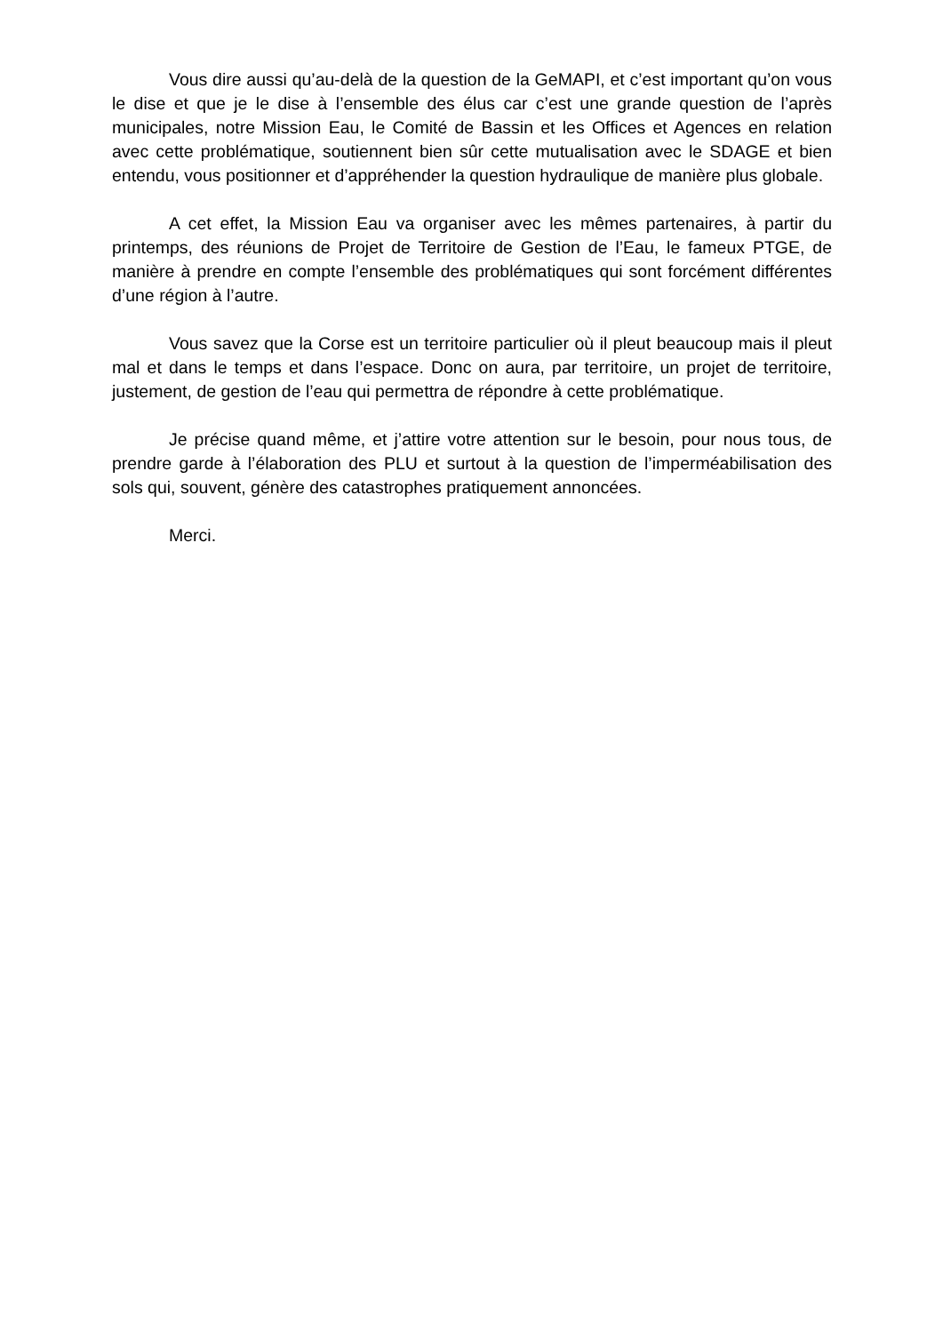Vous dire aussi qu’au-delà de la question de la GeMAPI, et c’est important qu’on vous le dise et que je le dise à l’ensemble des élus car c’est une grande question de l’après municipales, notre Mission Eau, le Comité de Bassin et les Offices et Agences en relation avec cette problématique, soutiennent bien sûr cette mutualisation avec le SDAGE et bien entendu, vous positionner et d’appréhender la question hydraulique de manière plus globale.
A cet effet, la Mission Eau va organiser avec les mêmes partenaires, à partir du printemps, des réunions de Projet de Territoire de Gestion de l’Eau, le fameux PTGE, de manière à prendre en compte l’ensemble des problématiques qui sont forcément différentes d’une région à l’autre.
Vous savez que la Corse est un territoire particulier où il pleut beaucoup mais il pleut mal et dans le temps et dans l’espace. Donc on aura, par territoire, un projet de territoire, justement, de gestion de l’eau qui permettra de répondre à cette problématique.
Je précise quand même, et j’attire votre attention sur le besoin, pour nous tous, de prendre garde à l’élaboration des PLU et surtout à la question de l’imperméabilisation des sols qui, souvent, génère des catastrophes pratiquement annoncées.
Merci.